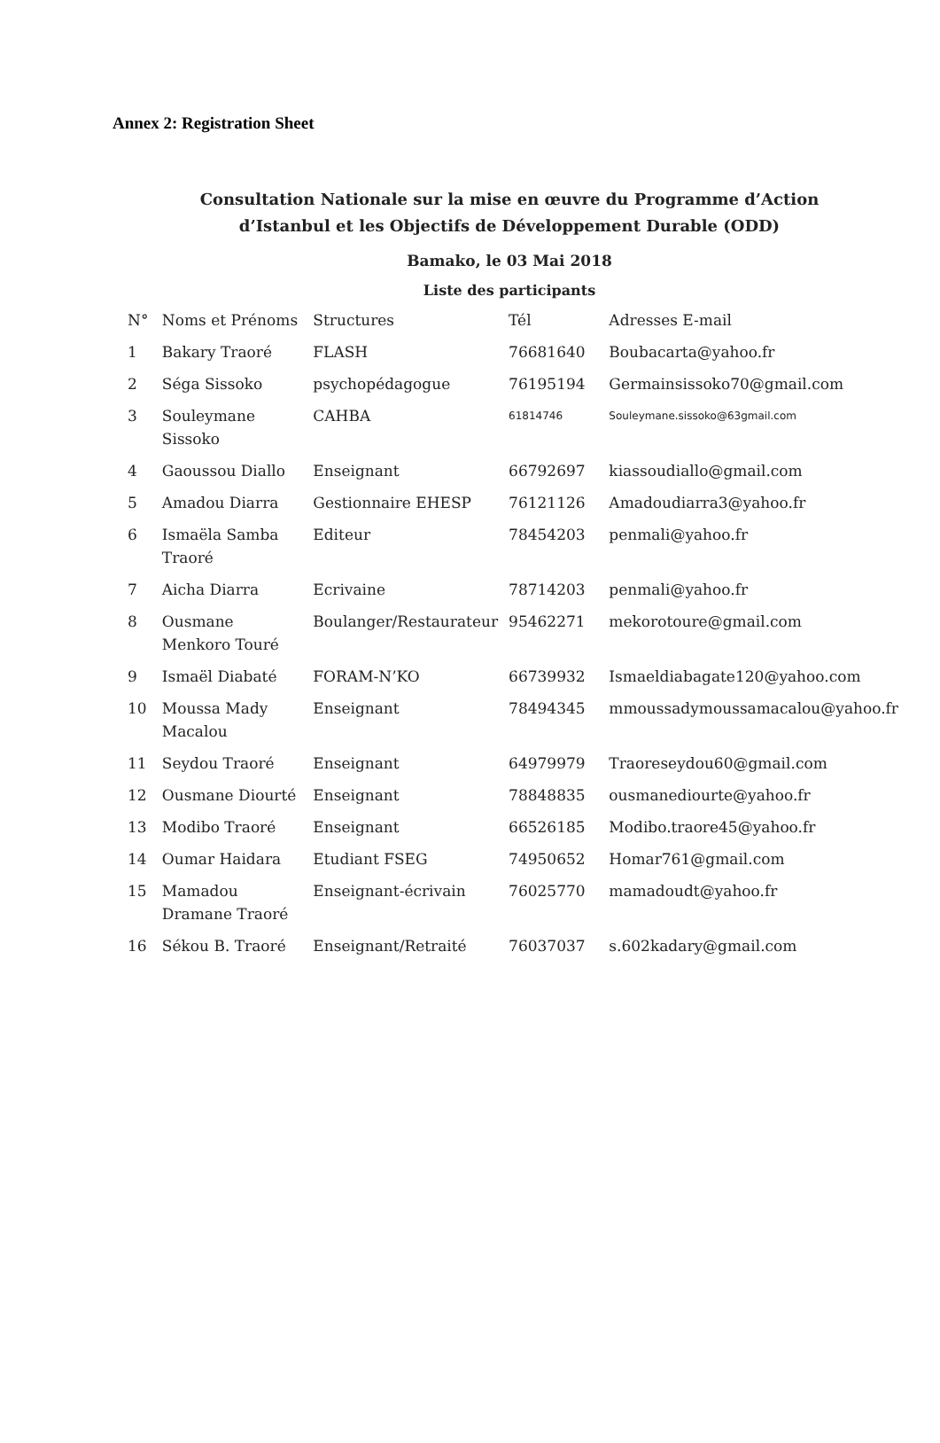Annex 2: Registration Sheet
Consultation Nationale sur la mise en œuvre du Programme d’Action
d’Istanbul et les Objectifs de Développement Durable (ODD)
Bamako, le 03 Mai 2018
Liste des participants
| N° | Noms et Prénoms | Structures | Tél | Adresses E-mail |
| --- | --- | --- | --- | --- |
| 1 | Bakary Traoré | FLASH | 76681640 | Boubacarta@yahoo.fr |
| 2 | Séga Sissoko | psychopédagogue | 76195194 | Germainsissoko70@gmail.com |
| 3 | Souleymane Sissoko | CAHBA | 61814746 | Souleymane.sissoko@63gmail.com |
| 4 | Gaoussou Diallo | Enseignant | 66792697 | kiassoudiallo@gmail.com |
| 5 | Amadou Diarra | Gestionnaire EHESP | 76121126 | Amadoudiarra3@yahoo.fr |
| 6 | Ismaëla Samba Traoré | Editeur | 78454203 | penmali@yahoo.fr |
| 7 | Aicha Diarra | Ecrivaine | 78714203 | penmali@yahoo.fr |
| 8 | Ousmane Menkoro Touré | Boulanger/Restaurateur | 95462271 | mekorotoure@gmail.com |
| 9 | Ismaël Diabaté | FORAM-N’KO | 66739932 | Ismaeldiabagate120@yahoo.com |
| 10 | Moussa Mady Macalou | Enseignant | 78494345 | mmoussadymoussamacalou@yahoo.fr |
| 11 | Seydou Traoré | Enseignant | 64979979 | Traoreseydou60@gmail.com |
| 12 | Ousmane Diourté | Enseignant | 78848835 | ousmanediourte@yahoo.fr |
| 13 | Modibo Traoré | Enseignant | 66526185 | Modibo.traore45@yahoo.fr |
| 14 | Oumar Haidara | Etudiant FSEG | 74950652 | Homar761@gmail.com |
| 15 | Mamadou Dramane Traoré | Enseignant-écrivain | 76025770 | mamadoudt@yahoo.fr |
| 16 | Sékou B. Traoré | Enseignant/Retraité | 76037037 | s.602kadary@gmail.com |